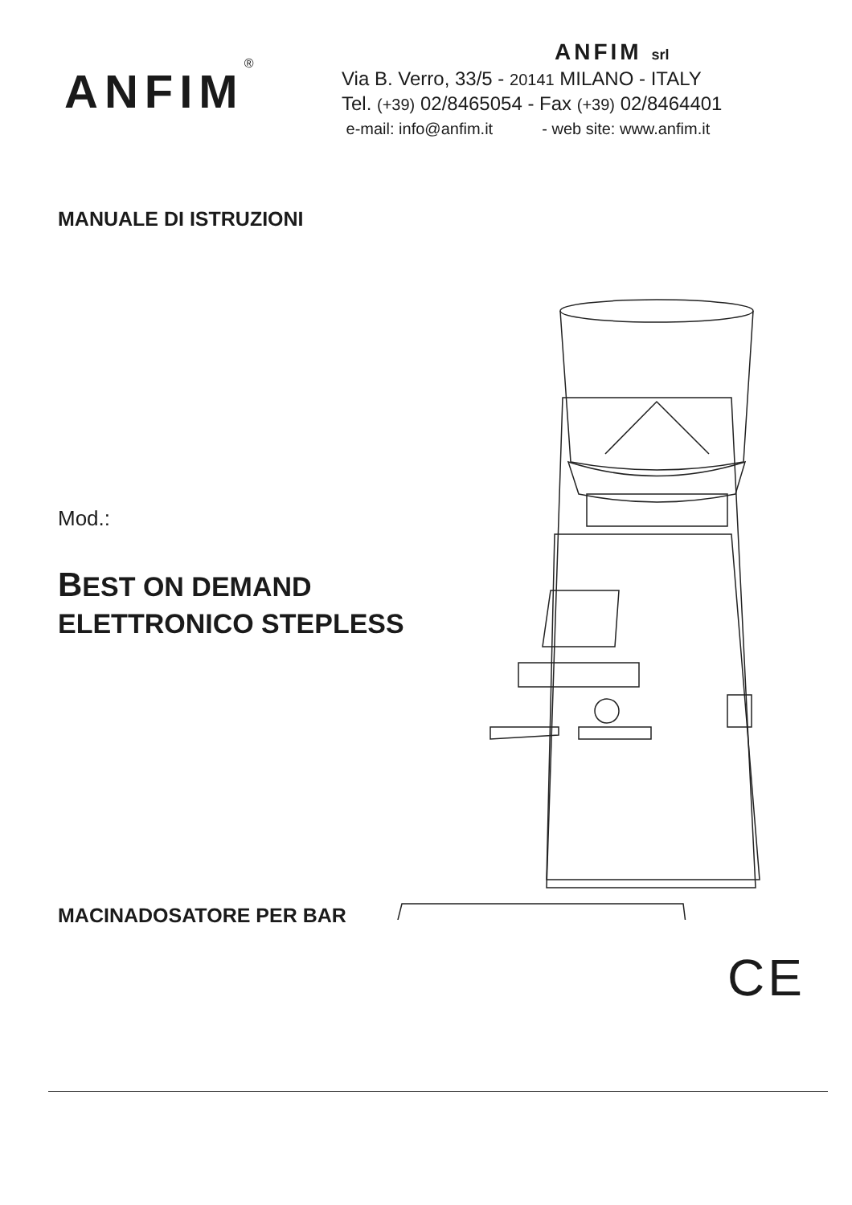ANFIM<sup>®</sup>
ANFIM srl
Via B. Verro, 33/5 - 20141 MILANO - ITALY
Tel. (+39) 02/8465054 - Fax (+39) 02/8464401
e-mail: info@anfim.it - web site: www.anfim.it
MANUALE DI ISTRUZIONI
Mod.:
BEST ON DEMAND
ELETTRONICO STEPLESS
MACINADOSATORE PER BAR
CE